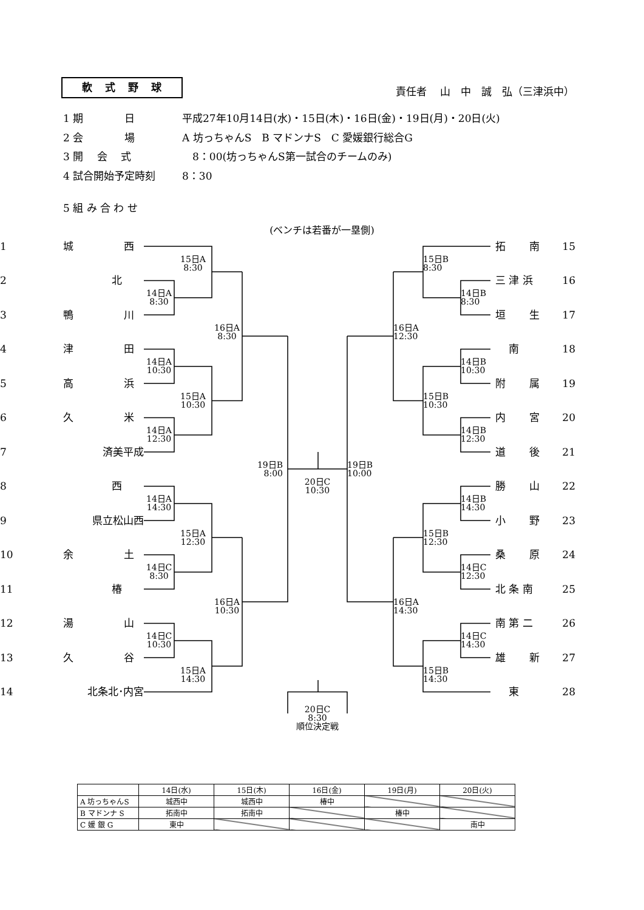軟　式　野　球
責任者　 山　中　誠　弘（三津浜中）
1 期　　　　日 平成27年10月14日(水)・15日(木)・16日(金)・19日(月)・20日(火)
2 会　　　　場 A 坊っちゃんS　B マドンナS　C 愛媛銀行総合G
3 開　 会　 式　8：00(坊っちゃんS第一試合のチームのみ)
4 試合開始予定時刻 8：30
5 組 み 合 わ せ
(ベンチは若番が一塁側)
1
城 西
2
北
3
鴨 川
4
津 田
5
高 浜
6
久 米
7
済美平成
8
西
9
県立松山西
10
余 土
11
椿
12
湯 山
13
久 谷
14
北条北･内宮
14日A
8:30
14日A
10:30
14日A
12:30
14日A
14:30
14日C
8:30
14日C
10:30
15日A
8:30
15日A
10:30
15日A
12:30
15日A
14:30
16日A
8:30
16日A
10:30
19日B
8:00
20日C
10:30
20日C
8:30
順位決定戦
19日B
10:00
16日A
12:30
16日A
14:30
15日B
8:30
15日B
10:30
15日B
12:30
15日B
14:30
14日B
8:30
14日B
10:30
14日B
12:30
14日B
14:30
14日C
12:30
14日C
14:30
拓　　 南 15
三 津 浜 16
垣　　 生 17
　 南 18
附　　 属 19
内　　 宮 20
道　　 後 21
勝　　 山 22
小　　 野 23
桑　　 原 24
北 条 南 25
南 第 二 26
雄　　 新 27
　 東 28
| | 14日(水) | 15日(木) | 16日(金) | 19日(月) | 20日(火) |
| A 坊っちゃんS | 城西中 | 城西中 | 椿中 | | |
| B マドンナ S | 拓南中 | 拓南中 | | 椿中 | |
| C 媛 銀 G | 東中 | | | | 南中 |